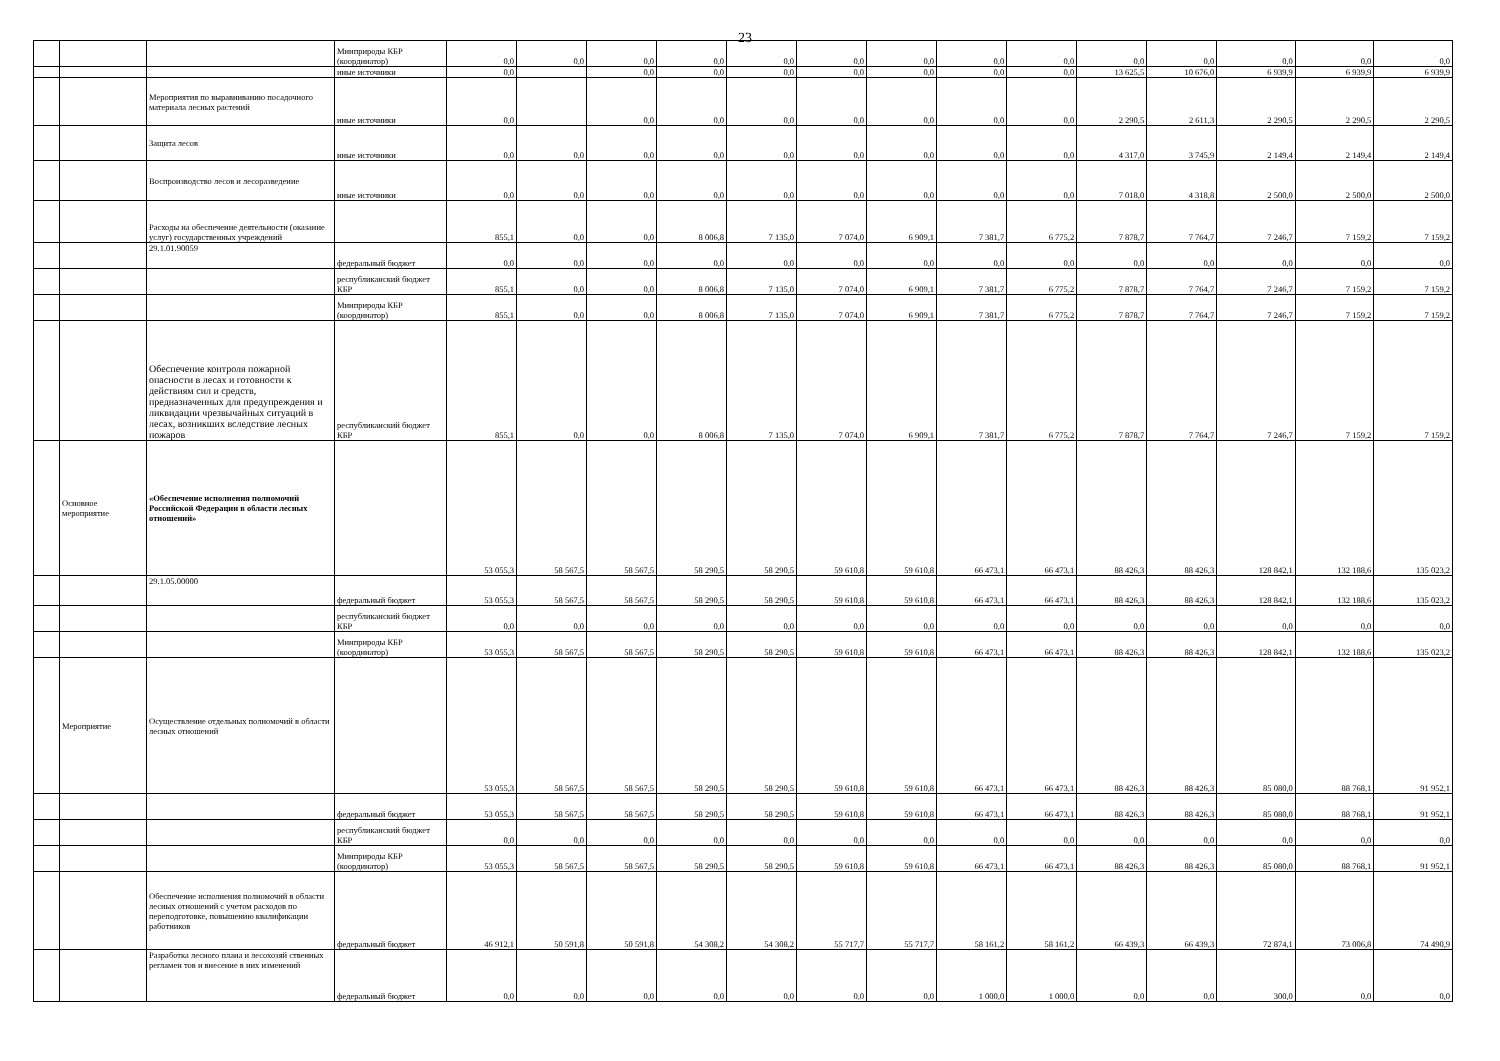23
| | | | Минприроды КБР (координатор) | 0,0 | 0,0 | 0,0 | 0,0 | 0,0 | 0,0 | 0,0 | 0,0 | 0,0 | 0,0 | 0,0 | 0,0 | 0,0 | 0,0 |
| | | | иные источники | 0,0 | | 0,0 | 0,0 | 0,0 | 0,0 | 0,0 | 0,0 | 0,0 | 13 625,5 | 10 676,0 | 6 939,9 | 6 939,9 | 6 939,9 |
| | | Мероприятия по выравниванию посадочного материала лесных растений | иные источники | 0,0 | | 0,0 | 0,0 | 0,0 | 0,0 | 0,0 | 0,0 | 0,0 | 2 290,5 | 2 611,3 | 2 290,5 | 2 290,5 | 2 290,5 |
| | | Защита лесов | иные источники | 0,0 | 0,0 | 0,0 | 0,0 | 0,0 | 0,0 | 0,0 | 0,0 | 0,0 | 4 317,0 | 3 745,9 | 2 149,4 | 2 149,4 | 2 149,4 |
| | | Воспроизводство лесов и лесоразведение | иные источники | 0,0 | 0,0 | 0,0 | 0,0 | 0,0 | 0,0 | 0,0 | 0,0 | 0,0 | 7 018,0 | 4 318,8 | 2 500,0 | 2 500,0 | 2 500,0 |
| | | Расходы на обеспечение деятельности (оказание услуг) государственных учреждений | | 855,1 | 0,0 | 0,0 | 8 006,8 | 7 135,0 | 7 074,0 | 6 909,1 | 7 381,7 | 6 775,2 | 7 878,7 | 7 764,7 | 7 246,7 | 7 159,2 | 7 159,2 |
| | | 29.1.01.90059 | федеральный бюджет | 0,0 | 0,0 | 0,0 | 0,0 | 0,0 | 0,0 | 0,0 | 0,0 | 0,0 | 0,0 | 0,0 | 0,0 | 0,0 | 0,0 |
| | | | республиканский бюджет КБР | 855,1 | 0,0 | 0,0 | 8 006,8 | 7 135,0 | 7 074,0 | 6 909,1 | 7 381,7 | 6 775,2 | 7 878,7 | 7 764,7 | 7 246,7 | 7 159,2 | 7 159,2 |
| | | | Минприроды КБР (координатор) | 855,1 | 0,0 | 0,0 | 8 006,8 | 7 135,0 | 7 074,0 | 6 909,1 | 7 381,7 | 6 775,2 | 7 878,7 | 7 764,7 | 7 246,7 | 7 159,2 | 7 159,2 |
| | | Обеспечение контроля пожарной опасности в лесах и готовности к действиям сил и средств, предназначенных для предупреждения и ликвидации чрезвычайных ситуаций в лесах, возникших вследствие лесных пожаров | республиканский бюджет КБР | 855,1 | 0,0 | 0,0 | 8 006,8 | 7 135,0 | 7 074,0 | 6 909,1 | 7 381,7 | 6 775,2 | 7 878,7 | 7 764,7 | 7 246,7 | 7 159,2 | 7 159,2 |
| | Основное мероприятие | «Обеспечение исполнения полномочий Российской Федерации в области лесных отношений» | | 53 055,3 | 58 567,5 | 58 567,5 | 58 290,5 | 58 290,5 | 59 610,8 | 59 610,8 | 66 473,1 | 66 473,1 | 88 426,3 | 88 426,3 | 128 842,1 | 132 188,6 | 135 023,2 |
| | | 29.1.05.00000 | федеральный бюджет | 53 055,3 | 58 567,5 | 58 567,5 | 58 290,5 | 58 290,5 | 59 610,8 | 59 610,8 | 66 473,1 | 66 473,1 | 88 426,3 | 88 426,3 | 128 842,1 | 132 188,6 | 135 023,2 |
| | | | республиканский бюджет КБР | 0,0 | 0,0 | 0,0 | 0,0 | 0,0 | 0,0 | 0,0 | 0,0 | 0,0 | 0,0 | 0,0 | 0,0 | 0,0 | 0,0 |
| | | | Минприроды КБР (координатор) | 53 055,3 | 58 567,5 | 58 567,5 | 58 290,5 | 58 290,5 | 59 610,8 | 59 610,8 | 66 473,1 | 66 473,1 | 88 426,3 | 88 426,3 | 128 842,1 | 132 188,6 | 135 023,2 |
| | Мероприятие | Осуществление отдельных полномочий в области лесных отношений | | 53 055,3 | 58 567,5 | 58 567,5 | 58 290,5 | 58 290,5 | 59 610,8 | 59 610,8 | 66 473,1 | 66 473,1 | 88 426,3 | 88 426,3 | 85 080,0 | 88 768,1 | 91 952,1 |
| | | | федеральный бюджет | 53 055,3 | 58 567,5 | 58 567,5 | 58 290,5 | 58 290,5 | 59 610,8 | 59 610,8 | 66 473,1 | 66 473,1 | 88 426,3 | 88 426,3 | 85 080,0 | 88 768,1 | 91 952,1 |
| | | | республиканский бюджет КБР | 0,0 | 0,0 | 0,0 | 0,0 | 0,0 | 0,0 | 0,0 | 0,0 | 0,0 | 0,0 | 0,0 | 0,0 | 0,0 | 0,0 |
| | | | Минприроды КБР (координатор) | 53 055,3 | 58 567,5 | 58 567,5 | 58 290,5 | 58 290,5 | 59 610,8 | 59 610,8 | 66 473,1 | 66 473,1 | 88 426,3 | 88 426,3 | 85 080,0 | 88 768,1 | 91 952,1 |
| | | Обеспечение исполнения полномочий в области лесных отношений с учетом расходов по переподготовке, повышению квалификации работников | федеральный бюджет | 46 912,1 | 50 591,8 | 50 591,8 | 54 308,2 | 54 308,2 | 55 717,7 | 55 717,7 | 58 161,2 | 58 161,2 | 66 439,3 | 66 439,3 | 72 874,1 | 73 006,8 | 74 490,9 |
| | | Разработка лесного плана и лесохозяй ственных регламен тов и внесение в них изменений | федеральный бюджет | 0,0 | 0,0 | 0,0 | 0,0 | 0,0 | 0,0 | 0,0 | 1 000,0 | 1 000,0 | 0,0 | 0,0 | 300,0 | 0,0 | 0,0 |